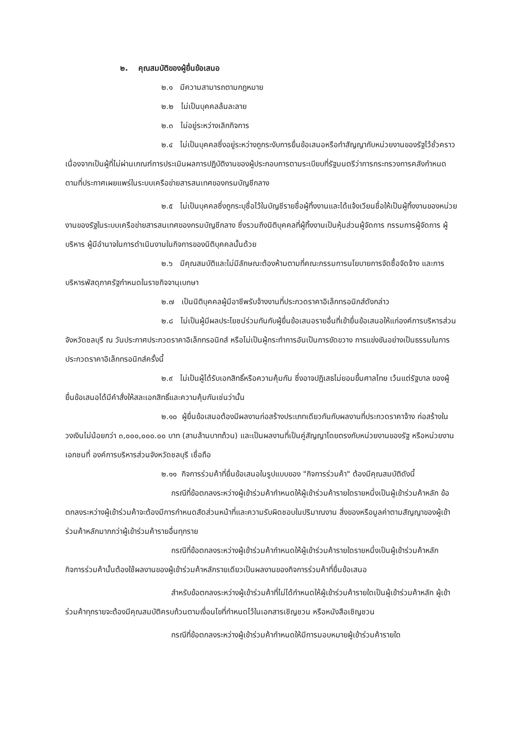๒. คุณสมบัติของผู้ยื่นข้อเสนอ
๒.๑ มีความสามารถตามกฎหมาย
๒.๒ ไม่เป็นบุคคลล้มละลาย
๒.๓ ไม่อยู่ระหว่างเลิกกิจการ
๒.๔ ไม่เป็นบุคคลซึ่งอยู่ระหว่างถูกระงับการยื่นข้อเสนอหรือทำสัญญากับหน่วยงานของรัฐไว้ชั่วคราว เนื่องจากเป็นผู้ที่ไม่ผ่านเกณฑ์การประเมินผลการปฏิบัติงานของผู้ประกอบการตามระเบียบที่รัฐมนตรีว่าการกระทรวงการคลังกำหนดตามที่ประกาศเผยแพร่ในระบบเครือข่ายสารสนเทศของกรมบัญชีกลาง
๒.๕ ไม่เป็นบุคคลซึ่งถูกระบุชื่อไว้ในบัญชีรายชื่อผู้ทิ้งงานและได้แจ้งเวียนชื่อให้เป็นผู้ทิ้งงานของหน่วยงานของรัฐในระบบเครือข่ายสารสนเทศของกรมบัญชีกลาง ซึ่งรวมถึงนิติบุคคลที่ผู้ทิ้งงานเป็นหุ้นส่วนผู้จัดการ กรรมการผู้จัดการ ผู้บริหาร ผู้มีอำนาจในการดำเนินงานในกิจการของนิติบุคคลนั้นด้วย
๒.๖ มีคุณสมบัติและไม่มีลักษณะต้องห้ามตามที่คณะกรรมการนโยบายการจัดซื้อจัดจ้าง และการบริหารพัสดุภาครัฐกำหนดในราชกิจจานุเบกษา
๒.๗ เป็นนิติบุคคลผู้มีอาชีพรับจ้างงานที่ประกวดราคาอิเล็กทรอนิกส์ดังกล่าว
๒.๘ ไม่เป็นผู้มีผลประโยชน์ร่วมกันกับผู้ยื่นข้อเสนอรายอื่นที่เข้ายื่นข้อเสนอให้แก่องค์การบริหารส่วนจังหวัดชลบุรี ณ วันประกาศประกวดราคาอิเล็กทรอนิกส์ หรือไม่เป็นผู้กระทำการอันเป็นการขัดขวาง การแข่งขันอย่างเป็นธรรมในการประกวดราคาอิเล็กทรอนิกส์ครั้งนี้
๒.๙ ไม่เป็นผู้ได้รับเอกสิทธิ์หรือความคุ้มกัน ซึ่งอาจปฏิเสธไม่ยอมขึ้นศาลไทย เว้นแต่รัฐบาล ของผู้ยื่นข้อเสนอได้มีคำสั่งให้สละเอกสิทธิ์และความคุ้มกันเช่นว่านั้น
๒.๑๐ ผู้ยื่นข้อเสนอต้องมีผลงานก่อสร้างประเภทเดียวกันกับผลงานที่ประกวดราคาจ้าง ก่อสร้างในวงเงินไม่น้อยกว่า ๓,๐๐๐,๐๐๐.๐๐ บาท (สามล้านบาทถ้วน) และเป็นผลงานที่เป็นคู่สัญญาโดยตรงกับหน่วยงานของรัฐ หรือหน่วยงานเอกชนที่ องค์การบริหารส่วนจังหวัดชลบุรี เชื่อถือ
๒.๑๑ กิจการร่วมค้าที่ยื่นข้อเสนอในรูปแบบของ "กิจการร่วมค้า" ต้องมีคุณสมบัติดังนี้
กรณีที่ข้อตกลงระหว่างผู้เข้าร่วมค้ากำหนดให้ผู้เข้าร่วมค้ารายใดรายหนึ่งเป็นผู้เข้าร่วมค้าหลัก ข้อตกลงระหว่างผู้เข้าร่วมค้าจะต้องมีการกำหนดสัดส่วนหน้าที่และความรับผิดชอบในปริมาณงาน สิ่งของหรือมูลค่าตามสัญญาของผู้เข้าร่วมค้าหลักมากกว่าผู้เข้าร่วมค้ารายอื่นทุกราย
กรณีที่ข้อตกลงระหว่างผู้เข้าร่วมค้ากำหนดให้ผู้เข้าร่วมค้ารายใดรายหนึ่งเป็นผู้เข้าร่วมค้าหลัก กิจการร่วมค้านั้นต้องใช้ผลงานของผู้เข้าร่วมค้าหลักรายเดียวเป็นผลงานของกิจการร่วมค้าที่ยื่นข้อเสนอ
สำหรับข้อตกลงระหว่างผู้เข้าร่วมค้าที่ไม่ได้กำหนดให้ผู้เข้าร่วมค้ารายใดเป็นผู้เข้าร่วมค้าหลัก ผู้เข้าร่วมค้าทุกรายจะต้องมีคุณสมบัติครบถ้วนตามเงื่อนไขที่กำหนดไว้ในเอกสารเชิญชวน หรือหนังสือเชิญชวน
กรณีที่ข้อตกลงระหว่างผู้เข้าร่วมค้ากำหนดให้มีการมอบหมายผู้เข้าร่วมค้ารายใด